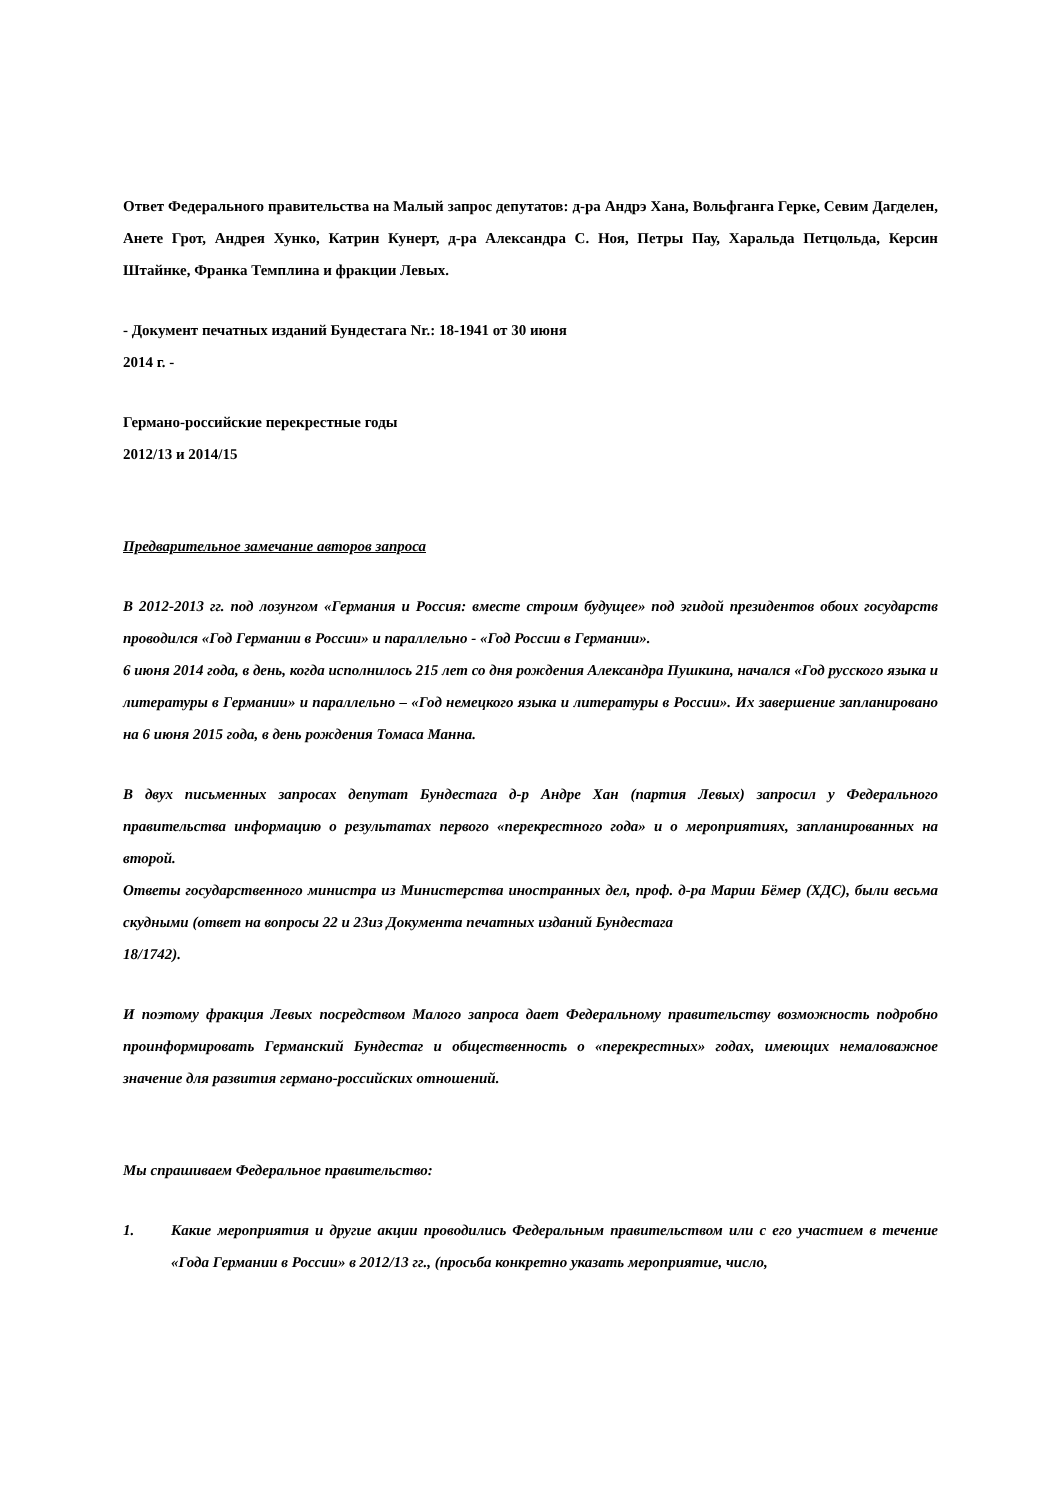Ответ Федерального правительства на Малый запрос депутатов: д-ра Андрэ Хана, Вольфганга Герке, Севим Дагделен, Анете Грот, Андрея Хунко, Катрин Кунерт, д-ра Александра С. Ноя, Петры Пау, Харальда Петцольда, Керсин Штайнке, Франка Темплина и фракции Левых.
- Документ печатных изданий Бундестага Nr.: 18-1941 от 30 июня
2014 г. -
Германо-российские перекрестные годы
2012/13 и 2014/15
Предварительное замечание авторов запроса
В 2012-2013 гг. под лозунгом «Германия и Россия: вместе строим будущее» под эгидой президентов обоих государств проводился «Год Германии в России» и параллельно - «Год России в Германии».
6 июня 2014 года, в день, когда исполнилось 215 лет со дня рождения Александра Пушкина, начался «Год русского языка и литературы в Германии» и параллельно – «Год немецкого языка и литературы в России». Их завершение запланировано на 6 июня 2015 года, в день рождения Томаса Манна.
В двух письменных запросах депутат Бундестага д-р Андре Хан (партия Левых) запросил у Федерального правительства информацию о результатах первого «перекрестного года» и о мероприятиях, запланированных на второй.
Ответы государственного министра из Министерства иностранных дел, проф. д-ра Марии Бёмер (ХДС), были весьма скудными (ответ на вопросы 22 и 23из Документа печатных изданий Бундестага
18/1742).
И поэтому фракция Левых посредством Малого запроса дает Федеральному правительству возможность подробно проинформировать Германский Бундестаг и общественность о «перекрестных» годах, имеющих немаловажное значение для развития германо-российских отношений.
Мы спрашиваем Федеральное правительство:
1. Какие мероприятия и другие акции проводились Федеральным правительством или с его участием в течение «Года Германии в России» в 2012/13 гг., (просьба конкретно указать мероприятие, число,